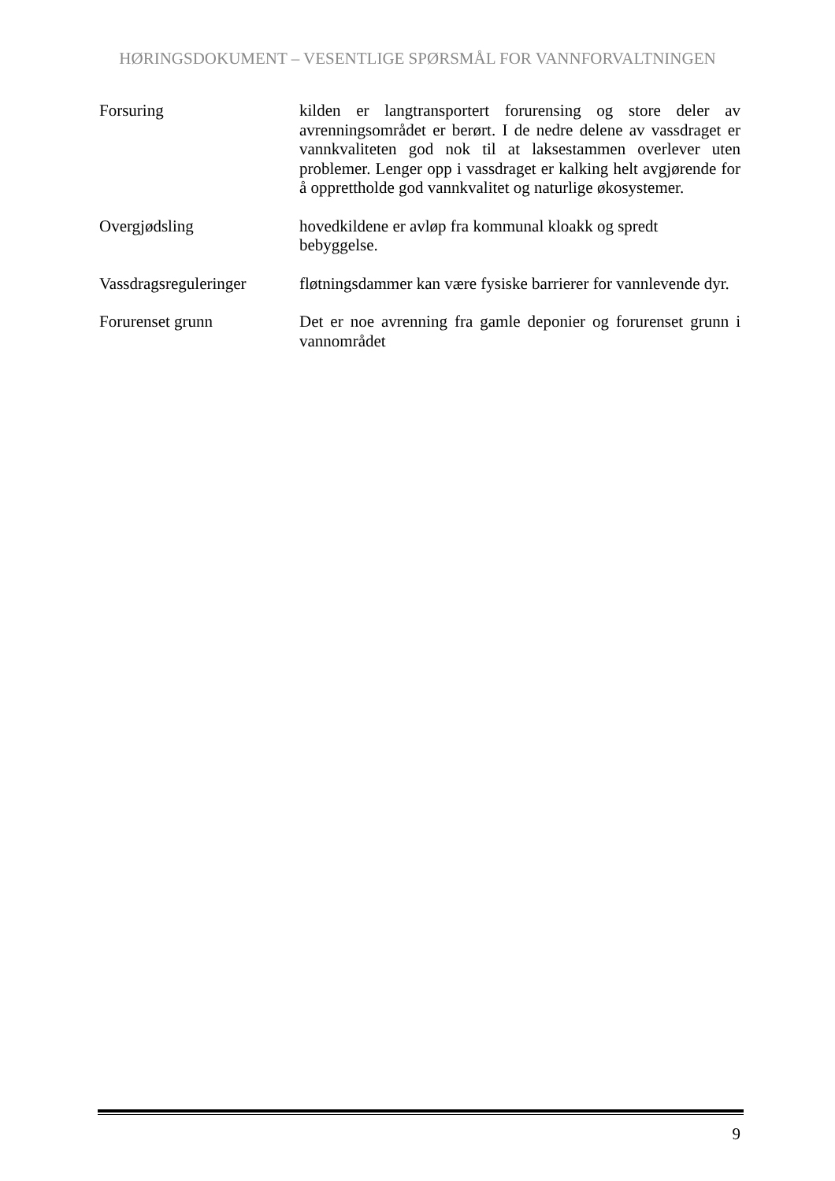HØRINGSDOKUMENT – VESENTLIGE SPØRSMÅL FOR VANNFORVALTNINGEN
Forsuring kilden er langtransportert forurensing og store deler av avrenningsområdet er berørt. I de nedre delene av vassdraget er vannkvaliteten god nok til at laksestammen overlever uten problemer. Lenger opp i vassdraget er kalking helt avgjørende for å opprettholde god vannkvalitet og naturlige økosystemer.
Overgjødsling hovedkildene er avløp fra kommunal kloakk og spredt
bebyggelse.
Vassdragsreguleringer
fløtningsdammer kan være fysiske barrierer for vannlevende dyr.
Forurenset grunn Det er noe avrenning fra gamle deponier og forurenset grunn i vannområdet
9